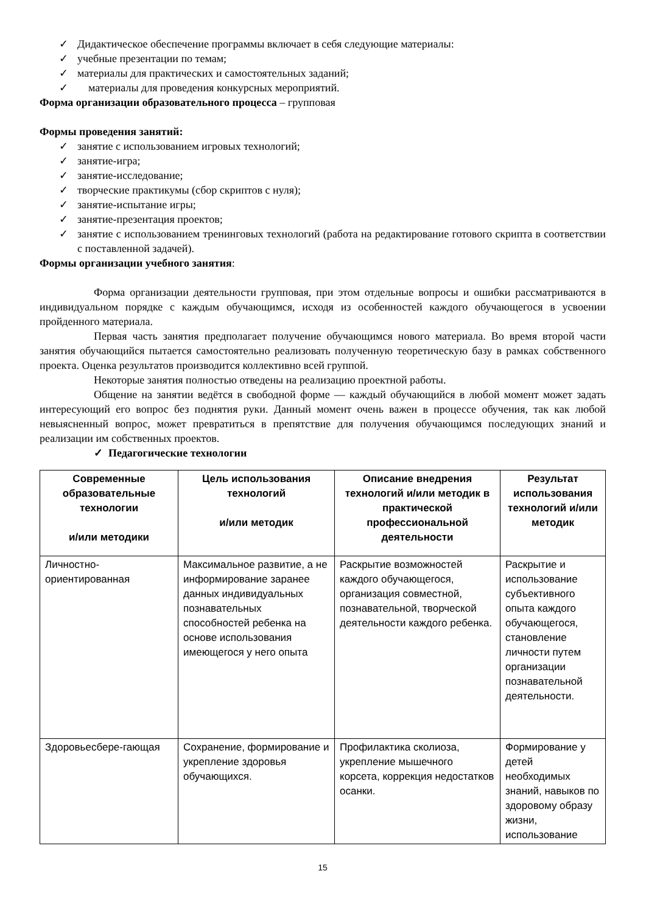✓ Дидактическое обеспечение программы включает в себя следующие материалы:
✓ учебные презентации по темам;
✓ материалы для практических и самостоятельных заданий;
✓ материалы для проведения конкурсных мероприятий.
Форма организации образовательного процесса – групповая
Формы проведения занятий:
✓ занятие с использованием игровых технологий;
✓ занятие-игра;
✓ занятие-исследование;
✓ творческие практикумы (сбор скриптов с нуля);
✓ занятие-испытание игры;
✓ занятие-презентация проектов;
✓ занятие с использованием тренинговых технологий (работа на редактирование готового скрипта в соответствии с поставленной задачей).
Формы организации учебного занятия:
Форма организации деятельности групповая, при этом отдельные вопросы и ошибки рассматриваются в индивидуальном порядке с каждым обучающимся, исходя из особенностей каждого обучающегося в усвоении пройденного материала.
Первая часть занятия предполагает получение обучающимся нового материала. Во время второй части занятия обучающийся пытается самостоятельно реализовать полученную теоретическую базу в рамках собственного проекта. Оценка результатов производится коллективно всей группой.
Некоторые занятия полностью отведены на реализацию проектной работы.
Общение на занятии ведётся в свободной форме — каждый обучающийся в любой момент может задать интересующий его вопрос без поднятия руки. Данный момент очень важен в процессе обучения, так как любой невыясненный вопрос, может превратиться в препятствие для получения обучающимся последующих знаний и реализации им собственных проектов.
✓ Педагогические технологии
| Современные образовательные технологии и/или методики | Цель использования технологий и/или методик | Описание внедрения технологий и/или методик в практической профессиональной деятельности | Результат использования технологий и/или методик |
| --- | --- | --- | --- |
| Личностно-ориентированная | Максимальное развитие, а не информирование заранее данных индивидуальных познавательных способностей ребенка на основе использования имеющегося у него опыта | Раскрытие возможностей каждого обучающегося, организация совместной, познавательной, творческой деятельности каждого ребенка. | Раскрытие и использование субъективного опыта каждого обучающегося, становление личности путем организации познавательной деятельности. |
| Здоровьесбере-гающая | Сохранение, формирование и укрепление здоровья обучающихся. | Профилактика сколиоза, укрепление мышечного корсета, коррекция недостатков осанки. | Формирование у детей необходимых знаний, навыков по здоровому образу жизни, использование |
15